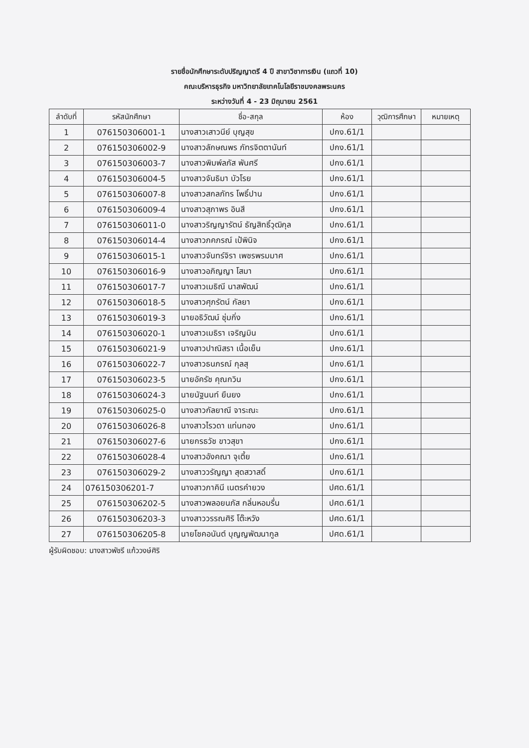รายชื่อนักศึกษาระดับปริญญาตรี 4 ปี สาขาวิชาการเงิน (แถวที่ 10)
คณะบริหารธุรกิจ มหาวิทยาลัยเทคโนโลยีราชมงคลพระนคร
ระหว่างวันที่ 4 - 23 มิถุนายน 2561
| ลำดับที่ | รหัสนักศึกษา | ชื่อ-สกุล | ห้อง | วุฒิการศึกษา | หมายเหตุ |
| --- | --- | --- | --- | --- | --- |
| 1 | 076150306001-1 | นางสาวเสาวนีย์ บุญสุข | ปกง.61/1 | | |
| 2 | 076150306002-9 | นางสาวลักษณพร ภัทรจิตตานันท์ | ปกง.61/1 | | |
| 3 | 076150306003-7 | นางสาวพิมพ์ลภัส พันศรี | ปกง.61/1 | | |
| 4 | 076150306004-5 | นางสาวจันธิมา บัวโรย | ปกง.61/1 | | |
| 5 | 076150306007-8 | นางสาวสกลภัทร โพธิ์ปาน | ปกง.61/1 | | |
| 6 | 076150306009-4 | นางสาวสุภาพร อินสี | ปกง.61/1 | | |
| 7 | 076150306011-0 | นางสาวริญญารัตน์ ธัญสิทธิ์วุฒิกุล | ปกง.61/1 | | |
| 8 | 076150306014-4 | นางสาวภคภรณ์ เป้พินิจ | ปกง.61/1 | | |
| 9 | 076150306015-1 | นางสาวจันทร์จิรา เพชรพรมมาศ | ปกง.61/1 | | |
| 10 | 076150306016-9 | นางสาวอภิญญา โสมา | ปกง.61/1 | | |
| 11 | 076150306017-7 | นางสาวเมธิณี นาสพัฒน์ | ปกง.61/1 | | |
| 12 | 076150306018-5 | นางสาวศุภรัตน์ กัลยา | ปกง.61/1 | | |
| 13 | 076150306019-3 | นายอธิวัฒน์ ชุ่มกิ่ง | ปกง.61/1 | | |
| 14 | 076150306020-1 | นางสาวเมธิรา เจริญมิน | ปกง.61/1 | | |
| 15 | 076150306021-9 | นางสาวปาณิสรา เนื้อเย็น | ปกง.61/1 | | |
| 16 | 076150306022-7 | นางสาวธนภรณ์ กุลสุ | ปกง.61/1 | | |
| 17 | 076150306023-5 | นายอัครัช คุณกวิน | ปกง.61/1 | | |
| 18 | 076150306024-3 | นายนัฐนนท์ ยืนยง | ปกง.61/1 | | |
| 19 | 076150306025-0 | นางสาวกัลยาณี จาระณะ | ปกง.61/1 | | |
| 20 | 076150306026-8 | นางสาวไรวดา แท่นทอง | ปกง.61/1 | | |
| 21 | 076150306027-6 | นายกรธวัช ขาวสุขา | ปกง.61/1 | | |
| 22 | 076150306028-4 | นางสาวอังคณา จุเตี้ย | ปกง.61/1 | | |
| 23 | 076150306029-2 | นางสาววรัญญา สุดสวาสดิ์ | ปกง.61/1 | | |
| 24 | 076150306201-7 | นางสาวภาคินี เนตรคำยวง | ปศด.61/1 | | |
| 25 | 076150306202-5 | นางสาวพลอยนภัส กลิ่นหอมรื่น | ปศด.61/1 | | |
| 26 | 076150306203-3 | นางสาววรรณศิริ โต๊ะหวัง | ปศด.61/1 | | |
| 27 | 076150306205-8 | นายโชคอนันต์ บุญญพัฒนากูล | ปศด.61/1 | | |
ผู้รับผิดชอบ: นางสาวพัชรี แก้ววงษ์ศิริ